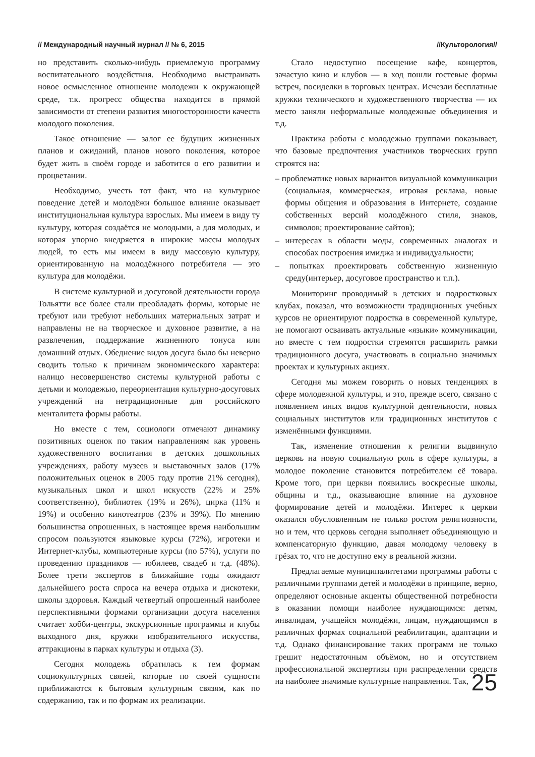// Международный научный журнал // № 6, 2015 //Культорология//
но представить сколько-нибудь приемлемую программу воспитательного воздействия. Необходимо выстраивать новое осмысленное отношение молодежи к окружающей среде, т.к. прогресс общества находится в прямой зависимости от степени развития многосторонности качеств молодого поколения.
Такое отношение — залог ее будущих жизненных планов и ожиданий, планов нового поколения, которое будет жить в своём городе и заботится о его развитии и процветании.
Необходимо, учесть тот факт, что на культурное поведение детей и молодёжи большое влияние оказывает институциональная культура взрослых. Мы имеем в виду ту культуру, которая создаётся не молодыми, а для молодых, и которая упорно внедряется в широкие массы молодых людей, то есть мы имеем в виду массовую культуру, ориентированную на молодёжного потребителя — это культура для молодёжи.
В системе культурной и досуговой деятельности города Тольятти все более стали преобладать формы, которые не требуют или требуют небольших материальных затрат и направлены не на творческое и духовное развитие, а на развлечения, поддержание жизненного тонуса или домашний отдых. Обеднение видов досуга было бы неверно сводить только к причинам экономического характера: налицо несовершенство системы культурной работы с детьми и молодежью, переориентация культурно-досуговых учреждений на нетрадиционные для российского менталитета формы работы.
Но вместе с тем, социологи отмечают динамику позитивных оценок по таким направлениям как уровень художественного воспитания в детских дошкольных учреждениях, работу музеев и выставочных залов (17% положительных оценок в 2005 году против 21% сегодня), музыкальных школ и школ искусств (22% и 25% соответственно), библиотек (19% и 26%), цирка (11% и 19%) и особенно кинотеатров (23% и 39%). По мнению большинства опрошенных, в настоящее время наибольшим спросом пользуются языковые курсы (72%), игротеки и Интернет-клубы, компьютерные курсы (по 57%), услуги по проведению праздников — юбилеев, свадеб и т.д. (48%). Более трети экспертов в ближайшие годы ожидают дальнейшего роста спроса на вечера отдыха и дискотеки, школы здоровья. Каждый четвертый опрошенный наиболее перспективными формами организации досуга населения считает хобби-центры, экскурсионные программы и клубы выходного дня, кружки изобразительного искусства, аттракционы в парках культуры и отдыха (3).
Сегодня молодежь обратилась к тем формам социокультурных связей, которые по своей сущности приближаются к бытовым культурным связям, как по содержанию, так и по формам их реализации.
Стало недоступно посещение кафе, концертов, зачастую кино и клубов — в ход пошли гостевые формы встреч, посиделки в торговых центрах. Исчезли бесплатные кружки технического и художественного творчества — их место заняли неформальные молодежные объединения и т.д.
Практика работы с молодежью группами показывает, что базовые предпочтения участников творческих групп строятся на:
– проблематике новых вариантов визуальной коммуникации (социальная, коммерческая, игровая реклама, новые формы общения и образования в Интернете, создание собственных версий молодёжного стиля, знаков, символов; проектирование сайтов);
– интересах в области моды, современных аналогах и способах построения имиджа и индивидуальности;
– попытках проектировать собственную жизненную среду(интерьер, досуговое пространство и т.п.).
Мониторинг проводимый в детских и подростковых клубах, показал, что возможности традиционных учебных курсов не ориентируют подростка в современной культуре, не помогают осваивать актуальные «языки» коммуникации, но вместе с тем подростки стремятся расширить рамки традиционного досуга, участвовать в социально значимых проектах и культурных акциях.
Сегодня мы можем говорить о новых тенденциях в сфере молодежной культуры, и это, прежде всего, связано с появлением иных видов культурной деятельности, новых социальных институтов или традиционных институтов с изменёнными функциями.
Так, изменение отношения к религии выдвинуло церковь на новую социальную роль в сфере культуры, а молодое поколение становится потребителем её товара. Кроме того, при церкви появились воскресные школы, общины и т.д., оказывающие влияние на духовное формирование детей и молодёжи. Интерес к церкви оказался обусловленным не только ростом религиозности, но и тем, что церковь сегодня выполняет объединяющую и компенсаторную функцию, давая молодому человеку в грёзах то, что не доступно ему в реальной жизни.
Предлагаемые муниципалитетами программы работы с различными группами детей и молодёжи в принципе, верно, определяют основные акценты общественной потребности в оказании помощи наиболее нуждающимся: детям, инвалидам, учащейся молодёжи, лицам, нуждающимся в различных формах социальной реабилитации, адаптации и т.д. Однако финансирование таких программ не только грешит недостаточным объёмом, но и отсутствием профессиональной экспертизы при распределении средств на наиболее значимые культурные направления. Так,
25